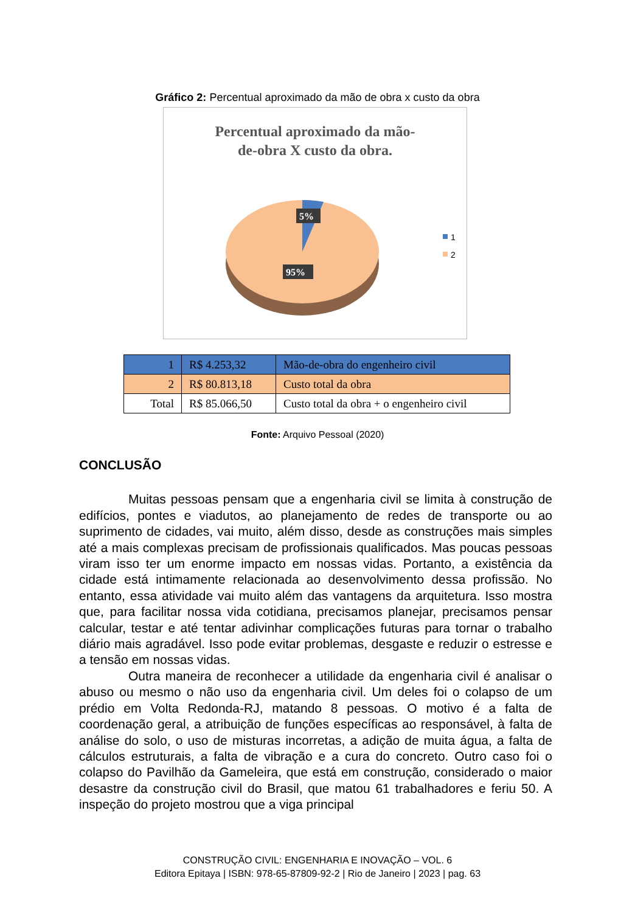Gráfico 2: Percentual aproximado da mão de obra x custo da obra
Percentual aproximado da mão-
de-obra X custo da obra.
5%
95%
1
2
| 1 | R$ 4.253,32 | Mão-de-obra do engenheiro civil |
| 2 | R$ 80.813,18 | Custo total da obra |
| Total | R$ 85.066,50 | Custo total da obra + o engenheiro civil |
Fonte: Arquivo Pessoal (2020)
CONCLUSÃO
Muitas pessoas pensam que a engenharia civil se limita à construção de edifícios, pontes e viadutos, ao planejamento de redes de transporte ou ao suprimento de cidades, vai muito, além disso, desde as construções mais simples até a mais complexas precisam de profissionais qualificados. Mas poucas pessoas viram isso ter um enorme impacto em nossas vidas. Portanto, a existência da cidade está intimamente relacionada ao desenvolvimento dessa profissão. No entanto, essa atividade vai muito além das vantagens da arquitetura. Isso mostra que, para facilitar nossa vida cotidiana, precisamos planejar, precisamos pensar calcular, testar e até tentar adivinhar complicações futuras para tornar o trabalho diário mais agradável. Isso pode evitar problemas, desgaste e reduzir o estresse e a tensão em nossas vidas.
Outra maneira de reconhecer a utilidade da engenharia civil é analisar o abuso ou mesmo o não uso da engenharia civil. Um deles foi o colapso de um prédio em Volta Redonda-RJ, matando 8 pessoas. O motivo é a falta de coordenação geral, a atribuição de funções específicas ao responsável, à falta de análise do solo, o uso de misturas incorretas, a adição de muita água, a falta de cálculos estruturais, a falta de vibração e a cura do concreto. Outro caso foi o colapso do Pavilhão da Gameleira, que está em construção, considerado o maior desastre da construção civil do Brasil, que matou 61 trabalhadores e feriu 50. A inspeção do projeto mostrou que a viga principal
CONSTRUÇÃO CIVIL: ENGENHARIA E INOVAÇÃO – VOL. 6
Editora Epitaya | ISBN: 978-65-87809-92-2 | Rio de Janeiro | 2023 | pag. 63